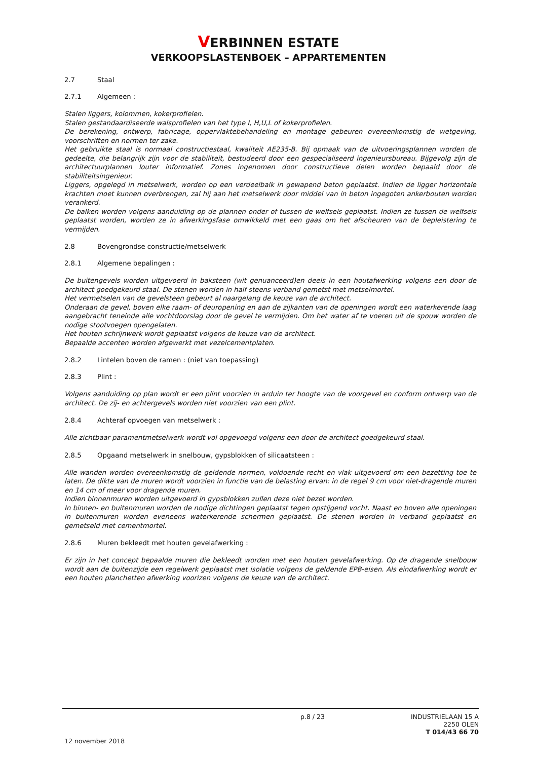VERBINNEN ESTATE
VERKOOPSLASTENBOEK – APPARTEMENTEN
2.7 Staal
2.7.1 Algemeen :
Stalen liggers, kolommen, kokerprofielen.
Stalen gestandaardiseerde walsprofielen van het type I, H,U,L of kokerprofielen.
De berekening, ontwerp, fabricage, oppervlaktebehandeling en montage gebeuren overeenkomstig de wetgeving, voorschriften en normen ter zake.
Het gebruikte staal is normaal constructiestaal, kwaliteit AE235-B. Bij opmaak van de uitvoeringsplannen worden de gedeelte, die belangrijk zijn voor de stabiliteit, bestudeerd door een gespecialiseerd ingenieursbureau. Bijgevolg zijn de architectuurplannen louter informatief. Zones ingenomen door constructieve delen worden bepaald door de stabiliteitsingenieur.
Liggers, opgelegd in metselwerk, worden op een verdeelbalk in gewapend beton geplaatst. Indien de ligger horizontale krachten moet kunnen overbrengen, zal hij aan het metselwerk door middel van in beton ingegoten ankerbouten worden verankerd.
De balken worden volgens aanduiding op de plannen onder of tussen de welfsels geplaatst. Indien ze tussen de welfsels geplaatst worden, worden ze in afwerkingsfase omwikkeld met een gaas om het afscheuren van de bepleistering te vermijden.
2.8 Bovengrondse constructie/metselwerk
2.8.1 Algemene bepalingen :
De buitengevels worden uitgevoerd in baksteen (wit genuanceerd)en deels in een houtafwerking volgens een door de architect goedgekeurd staal. De stenen worden in half steens verband gemetst met metselmortel.
Het vermetselen van de gevelsteen gebeurt al naargelang de keuze van de architect.
Onderaan de gevel, boven elke raam- of deuropening en aan de zijkanten van de openingen wordt een waterkerende laag aangebracht teneinde alle vochtdoorslag door de gevel te vermijden. Om het water af te voeren uit de spouw worden de nodige stootvoegen opengelaten.
Het houten schrijnwerk wordt geplaatst volgens de keuze van de architect.
Bepaalde accenten worden afgewerkt met vezelcementplaten.
2.8.2 Lintelen boven de ramen : (niet van toepassing)
2.8.3 Plint :
Volgens aanduiding op plan wordt er een plint voorzien in arduin ter hoogte van de voorgevel en conform ontwerp van de architect. De zij- en achtergevels worden niet voorzien van een plint.
2.8.4 Achteraf opvoegen van metselwerk :
Alle zichtbaar paramentmetselwerk wordt vol opgevoegd volgens een door de architect goedgekeurd staal.
2.8.5 Opgaand metselwerk in snelbouw, gypsblokken of silicaatsteen :
Alle wanden worden overeenkomstig de geldende normen, voldoende recht en vlak uitgevoerd om een bezetting toe te laten. De dikte van de muren wordt voorzien in functie van de belasting ervan: in de regel 9 cm voor niet-dragende muren en 14 cm of meer voor dragende muren.
Indien binnenmuren worden uitgevoerd in gypsblokken zullen deze niet bezet worden.
In binnen- en buitenmuren worden de nodige dichtingen geplaatst tegen opstijgend vocht. Naast en boven alle openingen in buitenmuren worden eveneens waterkerende schermen geplaatst. De stenen worden in verband geplaatst en gemetseld met cementmortel.
2.8.6 Muren bekleedt met houten gevelafwerking :
Er zijn in het concept bepaalde muren die bekleedt worden met een houten gevelafwerking. Op de dragende snelbouw wordt aan de buitenzijde een regelwerk geplaatst met isolatie volgens de geldende EPB-eisen. Als eindafwerking wordt er een houten planchetten afwerking voorizen volgens de keuze van de architect.
p.8 / 23
INDUSTRIELAAN 15 A
2250 OLEN
T 014/43 66 70
12 november 2018